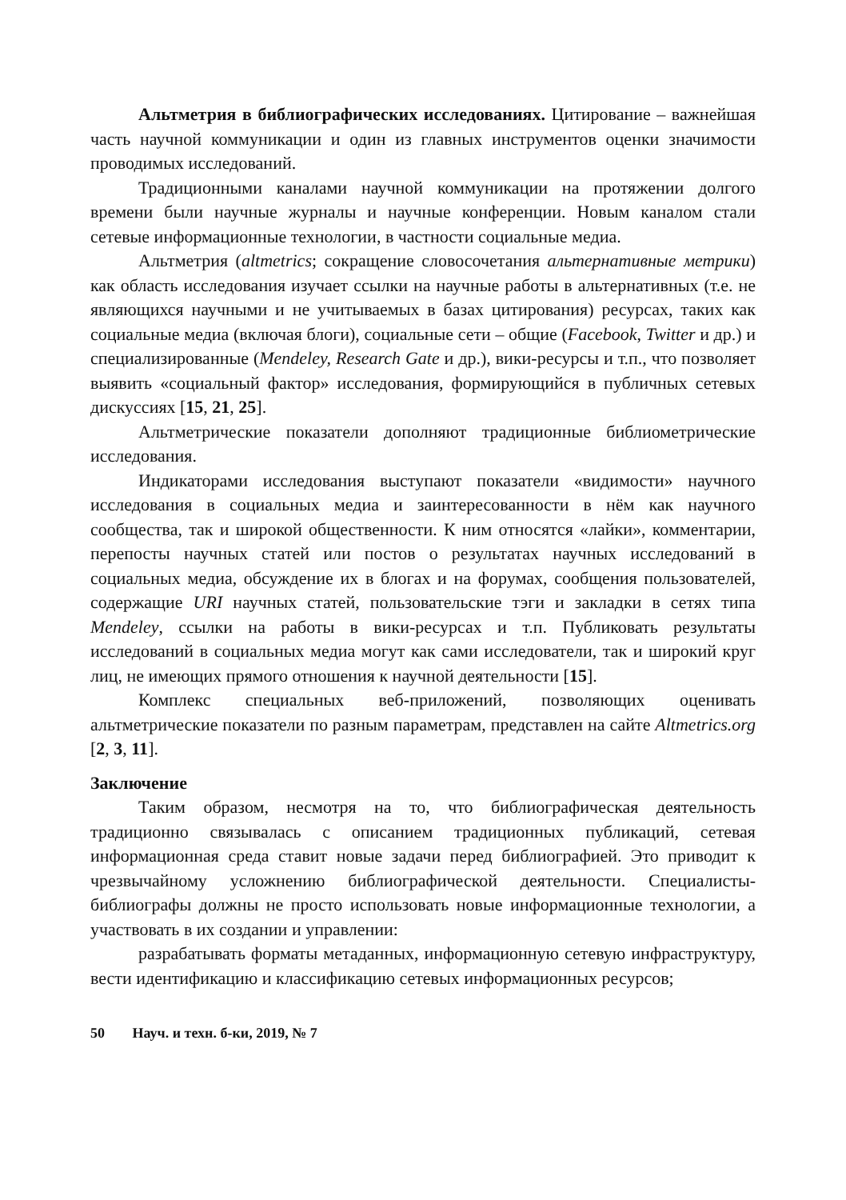Альтметрия в библиографических исследованиях. Цитирование – важнейшая часть научной коммуникации и один из главных инструментов оценки значимости проводимых исследований.
Традиционными каналами научной коммуникации на протяжении долгого времени были научные журналы и научные конференции. Новым каналом стали сетевые информационные технологии, в частности социальные медиа.
Альтметрия (altmetrics; сокращение словосочетания альтернативные метрики) как область исследования изучает ссылки на научные работы в альтернативных (т.е. не являющихся научными и не учитываемых в базах цитирования) ресурсах, таких как социальные медиа (включая блоги), социальные сети – общие (Facebook, Twitter и др.) и специализированные (Mendeley, Research Gate и др.), вики-ресурсы и т.п., что позволяет выявить «социальный фактор» исследования, формирующийся в публичных сетевых дискуссиях [15, 21, 25].
Альтметрические показатели дополняют традиционные библиометрические исследования.
Индикаторами исследования выступают показатели «видимости» научного исследования в социальных медиа и заинтересованности в нём как научного сообщества, так и широкой общественности. К ним относятся «лайки», комментарии, перепосты научных статей или постов о результатах научных исследований в социальных медиа, обсуждение их в блогах и на форумах, сообщения пользователей, содержащие URI научных статей, пользовательские тэги и закладки в сетях типа Mendeley, ссылки на работы в вики-ресурсах и т.п. Публиковать результаты исследований в социальных медиа могут как сами исследователи, так и широкий круг лиц, не имеющих прямого отношения к научной деятельности [15].
Комплекс специальных веб-приложений, позволяющих оценивать альтметрические показатели по разным параметрам, представлен на сайте Altmetrics.org [2, 3, 11].
Заключение
Таким образом, несмотря на то, что библиографическая деятельность традиционно связывалась с описанием традиционных публикаций, сетевая информационная среда ставит новые задачи перед библиографией. Это приводит к чрезвычайному усложнению библиографической деятельности. Специалисты-библиографы должны не просто использовать новые информационные технологии, а участвовать в их создании и управлении:
разрабатывать форматы метаданных, информационную сетевую инфраструктуру, вести идентификацию и классификацию сетевых информационных ресурсов;
50 Науч. и техн. б-ки, 2019, № 7